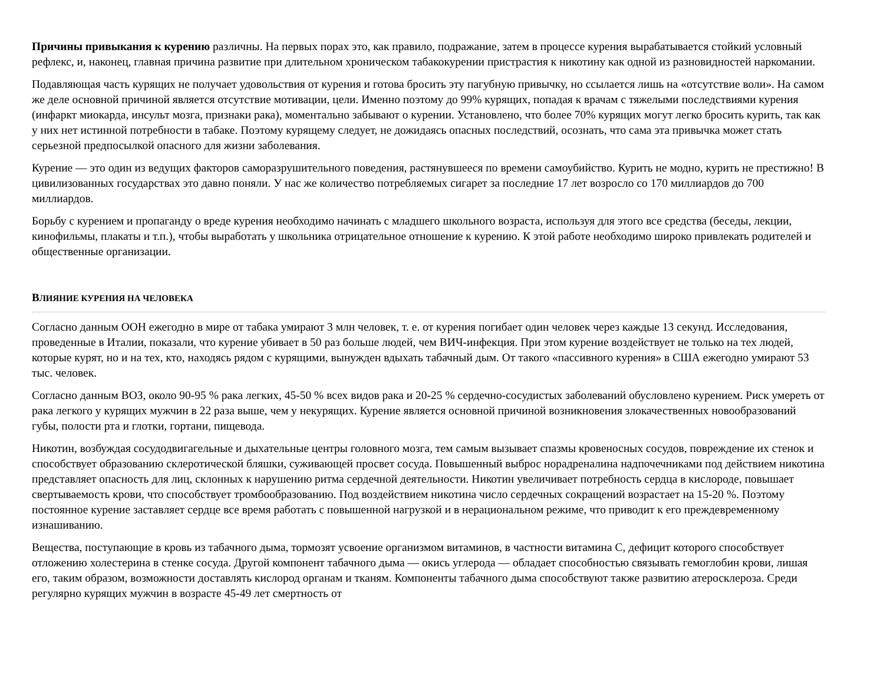Причины привыкания к курению различны. На первых порах это, как правило, подражание, затем в процессе курения вырабатывается стойкий условный рефлекс, и, наконец, главная причина развитие при длительном хроническом табакокурении пристрастия к никотину как одной из разновидностей наркомании.
Подавляющая часть курящих не получает удовольствия от курения и готова бросить эту пагубную привычку, но ссылается лишь на «отсутствие воли». На самом же деле основной причиной является отсутствие мотивации, цели. Именно поэтому до 99% курящих, попадая к врачам с тяжелыми последствиями курения (инфаркт миокарда, инсульт мозга, признаки рака), моментально забывают о курении. Установлено, что более 70% курящих могут легко бросить курить, так как у них нет истинной потребности в табаке. Поэтому курящему следует, не дожидаясь опасных последствий, осознать, что сама эта привычка может стать серьезной предпосылкой опасного для жизни заболевания.
Курение — это один из ведущих факторов саморазрушительного поведения, растянувшееся по времени самоубийство. Курить не модно, курить не престижно! В цивилизованных государствах это давно поняли. У нас же количество потребляемых сигарет за последние 17 лет возросло со 170 миллиардов до 700 миллиардов.
Борьбу с курением и пропаганду о вреде курения необходимо начинать с младшего школьного возраста, используя для этого все средства (беседы, лекции, кинофильмы, плакаты и т.п.), чтобы выработать у школьника отрицательное отношение к курению. К этой работе необходимо широко привлекать родителей и общественные организации.
ВЛИЯНИЕ КУРЕНИЯ НА ЧЕЛОВЕКА
Согласно данным ООН ежегодно в мире от табака умирают 3 млн человек, т. е. от курения погибает один человек через каждые 13 секунд. Исследования, проведенные в Италии, показали, что курение убивает в 50 раз больше людей, чем ВИЧ-инфекция. При этом курение воздействует не только на тех людей, которые курят, но и на тех, кто, находясь рядом с курящими, вынужден вдыхать табачный дым. От такого «пассивного курения» в США ежегодно умирают 53 тыс. человек.
Согласно данным ВОЗ, около 90-95 % рака легких, 45-50 % всех видов рака и 20-25 % сердечно-сосудистых заболеваний обусловлено курением. Риск умереть от рака легкого у курящих мужчин в 22 раза выше, чем у некурящих. Курение является основной причиной возникновения злокачественных новообразований губы, полости рта и глотки, гортани, пищевода.
Никотин, возбуждая сосудодвигагельные и дыхательные центры головного мозга, тем самым вызывает спазмы кровеносных сосудов, повреждение их стенок и способствует образованию склеротической бляшки, суживающей просвет сосуда. Повышенный выброс норадреналина надпочечниками под действием никотина представляет опасность для лиц, склонных к нарушению ритма сердечной деятельности. Никотин увеличивает потребность сердца в кислороде, повышает свертываемость крови, что способствует тромбообразованию. Под воздействием никотина число сердечных сокращений возрастает на 15-20 %. Поэтому постоянное курение заставляет сердце все время работать с повышенной нагрузкой и в нерациональном режиме, что приводит к его преждевременному изнашиванию.
Вещества, поступающие в кровь из табачного дыма, тормозят усвоение организмом витаминов, в частности витамина С, дефицит которого способствует отложению холестерина в стенке сосуда. Другой компонент табачного дыма — окись углерода — обладает способностью связывать гемоглобин крови, лишая его, таким образом, возможности доставлять кислород органам и тканям. Компоненты табачного дыма способствуют также развитию атеросклероза. Среди регулярно курящих мужчин в возрасте 45-49 лет смертность от